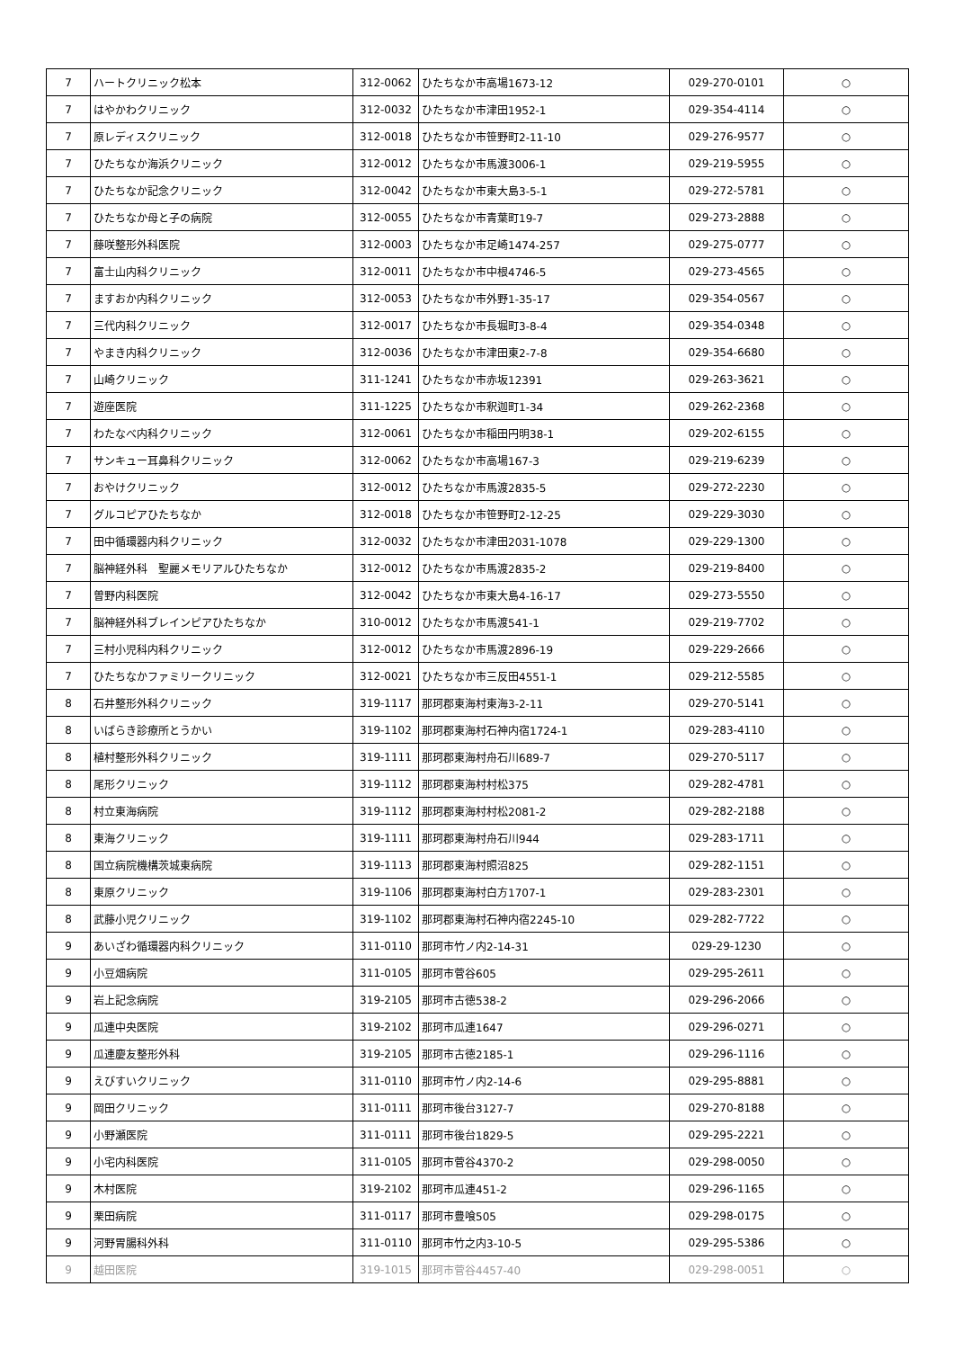| 7 | ハートクリニック松本 | 312-0062 | ひたちなか市高場1673-12 | 029-270-0101 | ○ |
| 7 | はやかわクリニック | 312-0032 | ひたちなか市津田1952-1 | 029-354-4114 | ○ |
| 7 | 原レディスクリニック | 312-0018 | ひたちなか市笹野町2-11-10 | 029-276-9577 | ○ |
| 7 | ひたちなか海浜クリニック | 312-0012 | ひたちなか市馬渡3006-1 | 029-219-5955 | ○ |
| 7 | ひたちなか記念クリニック | 312-0042 | ひたちなか市東大島3-5-1 | 029-272-5781 | ○ |
| 7 | ひたちなか母と子の病院 | 312-0055 | ひたちなか市青葉町19-7 | 029-273-2888 | ○ |
| 7 | 藤咲整形外科医院 | 312-0003 | ひたちなか市足崎1474-257 | 029-275-0777 | ○ |
| 7 | 富士山内科クリニック | 312-0011 | ひたちなか市中根4746-5 | 029-273-4565 | ○ |
| 7 | ますおか内科クリニック | 312-0053 | ひたちなか市外野1-35-17 | 029-354-0567 | ○ |
| 7 | 三代内科クリニック | 312-0017 | ひたちなか市長堀町3-8-4 | 029-354-0348 | ○ |
| 7 | やまき内科クリニック | 312-0036 | ひたちなか市津田東2-7-8 | 029-354-6680 | ○ |
| 7 | 山崎クリニック | 311-1241 | ひたちなか市赤坂12391 | 029-263-3621 | ○ |
| 7 | 遊座医院 | 311-1225 | ひたちなか市釈迦町1-34 | 029-262-2368 | ○ |
| 7 | わたなべ内科クリニック | 312-0061 | ひたちなか市稲田円明38-1 | 029-202-6155 | ○ |
| 7 | サンキュー耳鼻科クリニック | 312-0062 | ひたちなか市高場167-3 | 029-219-6239 | ○ |
| 7 | おやけクリニック | 312-0012 | ひたちなか市馬渡2835-5 | 029-272-2230 | ○ |
| 7 | グルコピアひたちなか | 312-0018 | ひたちなか市笹野町2-12-25 | 029-229-3030 | ○ |
| 7 | 田中循環器内科クリニック | 312-0032 | ひたちなか市津田2031-1078 | 029-229-1300 | ○ |
| 7 | 脳神経外科 聖麗メモリアルひたちなか | 312-0012 | ひたちなか市馬渡2835-2 | 029-219-8400 | ○ |
| 7 | 曽野内科医院 | 312-0042 | ひたちなか市東大島4-16-17 | 029-273-5550 | ○ |
| 7 | 脳神経外科ブレインピアひたちなか | 310-0012 | ひたちなか市馬渡541-1 | 029-219-7702 | ○ |
| 7 | 三村小児科内科クリニック | 312-0012 | ひたちなか市馬渡2896-19 | 029-229-2666 | ○ |
| 7 | ひたちなかファミリークリニック | 312-0021 | ひたちなか市三反田4551-1 | 029-212-5585 | ○ |
| 8 | 石井整形外科クリニック | 319-1117 | 那珂郡東海村東海3-2-11 | 029-270-5141 | ○ |
| 8 | いばらき診療所とうかい | 319-1102 | 那珂郡東海村石神内宿1724-1 | 029-283-4110 | ○ |
| 8 | 植村整形外科クリニック | 319-1111 | 那珂郡東海村舟石川689-7 | 029-270-5117 | ○ |
| 8 | 尾形クリニック | 319-1112 | 那珂郡東海村村松375 | 029-282-4781 | ○ |
| 8 | 村立東海病院 | 319-1112 | 那珂郡東海村村松2081-2 | 029-282-2188 | ○ |
| 8 | 東海クリニック | 319-1111 | 那珂郡東海村舟石川944 | 029-283-1711 | ○ |
| 8 | 国立病院機構茨城東病院 | 319-1113 | 那珂郡東海村照沼825 | 029-282-1151 | ○ |
| 8 | 東原クリニック | 319-1106 | 那珂郡東海村白方1707-1 | 029-283-2301 | ○ |
| 8 | 武藤小児クリニック | 319-1102 | 那珂郡東海村石神内宿2245-10 | 029-282-7722 | ○ |
| 9 | あいざわ循環器内科クリニック | 311-0110 | 那珂市竹ノ内2-14-31 | 029-29-1230 | ○ |
| 9 | 小豆畑病院 | 311-0105 | 那珂市菅谷605 | 029-295-2611 | ○ |
| 9 | 岩上記念病院 | 319-2105 | 那珂市古徳538-2 | 029-296-2066 | ○ |
| 9 | 瓜連中央医院 | 319-2102 | 那珂市瓜連1647 | 029-296-0271 | ○ |
| 9 | 瓜連慶友整形外科 | 319-2105 | 那珂市古徳2185-1 | 029-296-1116 | ○ |
| 9 | えびすいクリニック | 311-0110 | 那珂市竹ノ内2-14-6 | 029-295-8881 | ○ |
| 9 | 岡田クリニック | 311-0111 | 那珂市後台3127-7 | 029-270-8188 | ○ |
| 9 | 小野瀬医院 | 311-0111 | 那珂市後台1829-5 | 029-295-2221 | ○ |
| 9 | 小宅内科医院 | 311-0105 | 那珂市菅谷4370-2 | 029-298-0050 | ○ |
| 9 | 木村医院 | 319-2102 | 那珂市瓜連451-2 | 029-296-1165 | ○ |
| 9 | 栗田病院 | 311-0117 | 那珂市豊喰505 | 029-298-0175 | ○ |
| 9 | 河野胃腸科外科 | 311-0110 | 那珂市竹之内3-10-5 | 029-295-5386 | ○ |
| 9 | 越田医院 | 319-1015 | 那珂市菅谷4457-40 | 029-298-0051 | ○ |